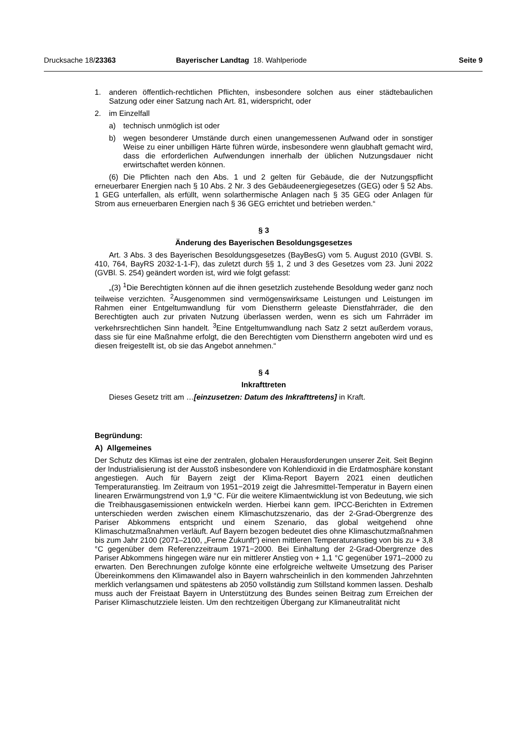Drucksache 18/23363 Bayerischer Landtag 18. Wahlperiode
Seite 9
1. anderen öffentlich-rechtlichen Pflichten, insbesondere solchen aus einer städtebaulichen Satzung oder einer Satzung nach Art. 81, widerspricht, oder
2. im Einzelfall
a) technisch unmöglich ist oder
b) wegen besonderer Umstände durch einen unangemessenen Aufwand oder in sonstiger Weise zu einer unbilligen Härte führen würde, insbesondere wenn glaubhaft gemacht wird, dass die erforderlichen Aufwendungen innerhalb der üblichen Nutzungsdauer nicht erwirtschaftet werden können.
(6) Die Pflichten nach den Abs. 1 und 2 gelten für Gebäude, die der Nutzungspflicht erneuerbarer Energien nach § 10 Abs. 2 Nr. 3 des Gebäudeenergiegesetzes (GEG) oder § 52 Abs. 1 GEG unterfallen, als erfüllt, wenn solarthermische Anlagen nach § 35 GEG oder Anlagen für Strom aus erneuerbaren Energien nach § 36 GEG errichtet und betrieben werden.“
§ 3
Änderung des Bayerischen Besoldungsgesetzes
Art. 3 Abs. 3 des Bayerischen Besoldungsgesetzes (BayBesG) vom 5. August 2010 (GVBl. S. 410, 764, BayRS 2032-1-1-F), das zuletzt durch §§ 1, 2 und 3 des Gesetzes vom 23. Juni 2022 (GVBl. S. 254) geändert worden ist, wird wie folgt gefasst:
„(3) <sup>1</sup>Die Berechtigten können auf die ihnen gesetzlich zustehende Besoldung weder ganz noch teilweise verzichten. <sup>2</sup>Ausgenommen sind vermögenswirksame Leistungen und Leistungen im Rahmen einer Entgeltumwandlung für vom Dienstherrn geleaste Dienstfahrräder, die den Berechtigten auch zur privaten Nutzung überlassen werden, wenn es sich um Fahrräder im verkehrsrechtlichen Sinn handelt. <sup>3</sup>Eine Entgeltumwandlung nach Satz 2 setzt außerdem voraus, dass sie für eine Maßnahme erfolgt, die den Berechtigten vom Dienstherrn angeboten wird und es diesen freigestellt ist, ob sie das Angebot annehmen.“
§ 4
Inkrafttreten
Dieses Gesetz tritt am …[einzusetzen: Datum des Inkrafttretens] in Kraft.
Begründung:
A) Allgemeines
Der Schutz des Klimas ist eine der zentralen, globalen Herausforderungen unserer Zeit. Seit Beginn der Industrialisierung ist der Ausstoß insbesondere von Kohlendioxid in die Erdatmosphäre konstant angestiegen. Auch für Bayern zeigt der Klima-Report Bayern 2021 einen deutlichen Temperaturanstieg. Im Zeitraum von 1951−2019 zeigt die Jahresmittel-Temperatur in Bayern einen linearen Erwärmungstrend von 1,9 °C. Für die weitere Klimaentwicklung ist von Bedeutung, wie sich die Treibhausgasemissionen entwickeln werden. Hierbei kann gem. IPCC-Berichten in Extremen unterschieden werden zwischen einem Klimaschutzszenario, das der 2-Grad-Obergrenze des Pariser Abkommens entspricht und einem Szenario, das global weitgehend ohne Klimaschutzmaßnahmen verläuft. Auf Bayern bezogen bedeutet dies ohne Klimaschutzmaßnahmen bis zum Jahr 2100 (2071–2100, „Ferne Zukunft“) einen mittleren Temperaturanstieg von bis zu + 3,8 °C gegenüber dem Referenzzeitraum 1971−2000. Bei Einhaltung der 2-Grad-Obergrenze des Pariser Abkommens hingegen wäre nur ein mittlerer Anstieg von + 1,1 °C gegenüber 1971–2000 zu erwarten. Den Berechnungen zufolge könnte eine erfolgreiche weltweite Umsetzung des Pariser Übereinkommens den Klimawandel also in Bayern wahrscheinlich in den kommenden Jahrzehnten merklich verlangsamen und spätestens ab 2050 vollständig zum Stillstand kommen lassen. Deshalb muss auch der Freistaat Bayern in Unterstützung des Bundes seinen Beitrag zum Erreichen der Pariser Klimaschutzziele leisten. Um den rechtzeitigen Übergang zur Klimaneutralität nicht